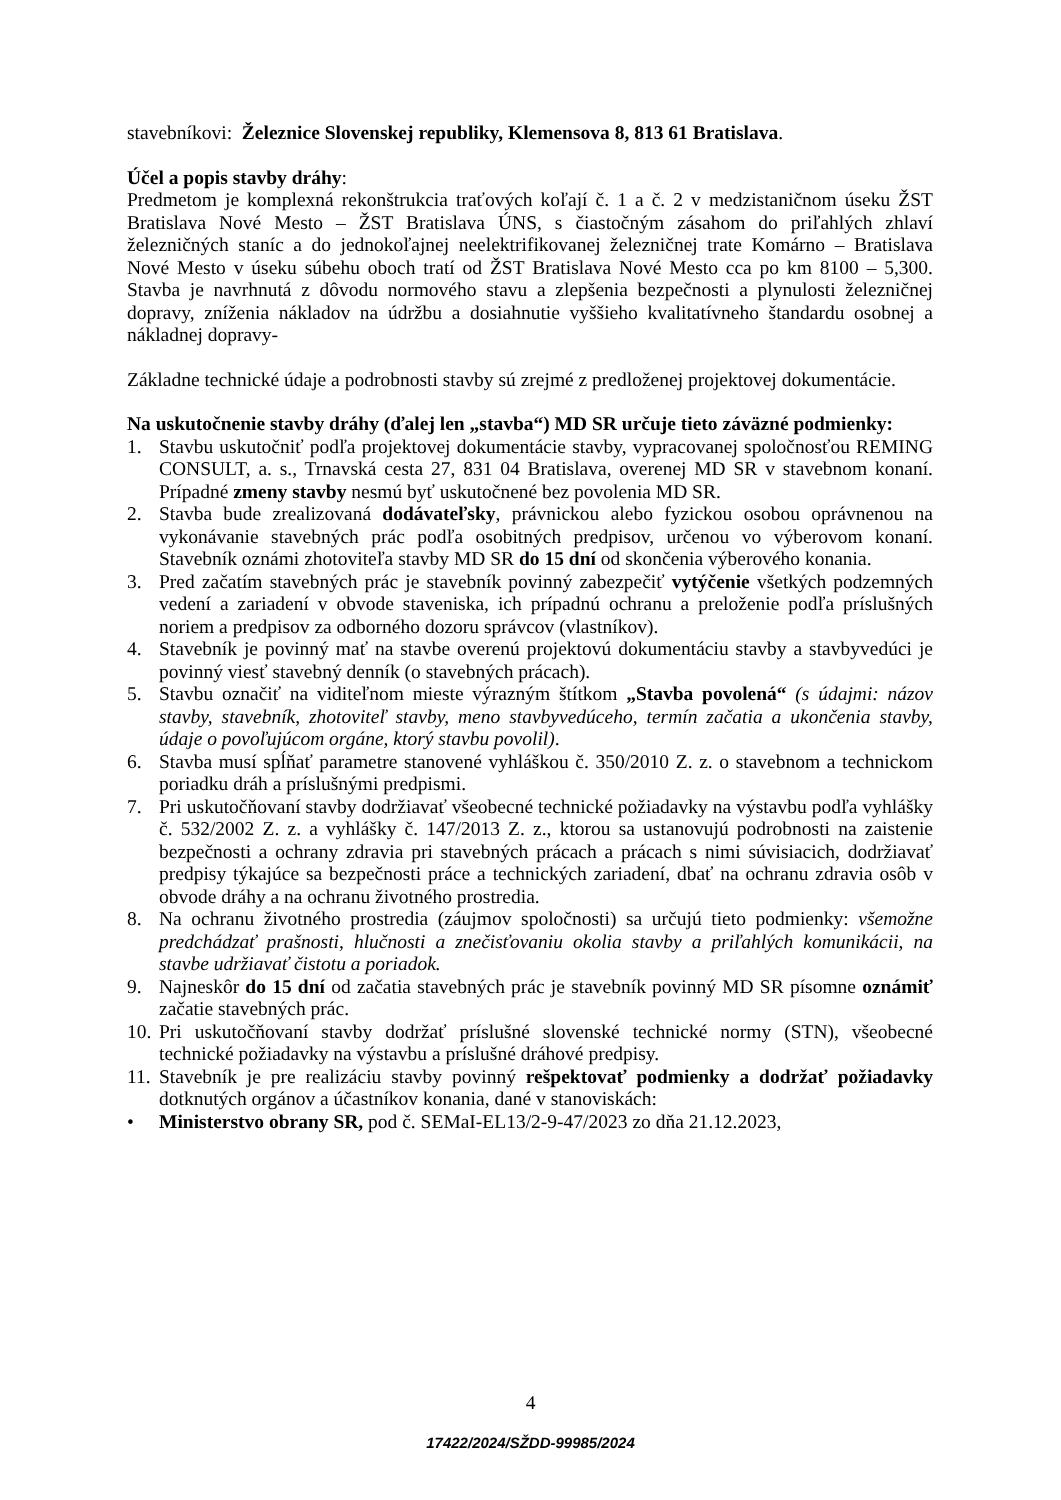stavebníkovi: Železnice Slovenskej republiky, Klemensova 8, 813 61 Bratislava.
Účel a popis stavby dráhy:
Predmetom je komplexná rekonštrukcia traťových koľají č. 1 a č. 2 v medzistaničnom úseku ŽST Bratislava Nové Mesto – ŽST Bratislava ÚNS, s čiastočným zásahom do priľahlých zhlaví železničných staníc a do jednokoľajnej neelektrifikovanej železničnej trate Komárno – Bratislava Nové Mesto v úseku súbehu oboch tratí od ŽST Bratislava Nové Mesto cca po km 8100 – 5,300. Stavba je navrhnutá z dôvodu normového stavu a zlepšenia bezpečnosti a plynulosti železničnej dopravy, zníženia nákladov na údržbu a dosiahnutie vyššieho kvalitatívneho štandardu osobnej a nákladnej dopravy-
Základne technické údaje a podrobnosti stavby sú zrejmé z predloženej projektovej dokumentácie.
Na uskutočnenie stavby dráhy (ďalej len „stavba“) MD SR určuje tieto záväzné podmienky:
1. Stavbu uskutočniť podľa projektovej dokumentácie stavby, vypracovanej spoločnosťou REMING CONSULT, a. s., Trnavská cesta 27, 831 04 Bratislava, overenej MD SR v stavebnom konaní. Prípadné zmeny stavby nesmú byť uskutočnené bez povolenia MD SR.
2. Stavba bude zrealizovaná dodávateľsky, právnickou alebo fyzickou osobou oprávnenou na vykonávanie stavebných prác podľa osobitných predpisov, určenou vo výberovom konaní. Stavebník oznámi zhotoviteľa stavby MD SR do 15 dní od skončenia výberového konania.
3. Pred začatím stavebných prác je stavebník povinný zabezpečiť vytýčenie všetkých podzemných vedení a zariadení v obvode staveniska, ich prípadnú ochranu a preloženie podľa príslušných noriem a predpisov za odborného dozoru správcov (vlastníkov).
4. Stavebník je povinný mať na stavbe overenú projektovú dokumentáciu stavby a stavbyvedúci je povinný viesť stavebný denník (o stavebných prácach).
5. Stavbu označiť na viditeľnom mieste výrazným štítkom „Stavba povolená“ (s údajmi: názov stavby, stavebník, zhotoviteľ stavby, meno stavbyvedúceho, termín začatia a ukončenia stavby, údaje o povoľujúcom orgáne, ktorý stavbu povolil).
6. Stavba musí spĺňať parametre stanovené vyhláškou č. 350/2010 Z. z. o stavebnom a technickom poriadku dráh a príslušnými predpismi.
7. Pri uskutočňovaní stavby dodržiavať všeobecné technické požiadavky na výstavbu podľa vyhlášky č. 532/2002 Z. z. a vyhlášky č. 147/2013 Z. z., ktorou sa ustanovujú podrobnosti na zaistenie bezpečnosti a ochrany zdravia pri stavebných prácach a prácach s nimi súvisiacich, dodržiavať predpisy týkajúce sa bezpečnosti práce a technických zariadení, dbať na ochranu zdravia osôb v obvode dráhy a na ochranu životného prostredia.
8. Na ochranu životného prostredia (záujmov spoločnosti) sa určujú tieto podmienky: všemožne predchádzať prašnosti, hlučnosti a znečisťovaniu okolia stavby a priľahlých komunikácii, na stavbe udržiavať čistotu a poriadok.
9. Najneskôr do 15 dní od začatia stavebných prác je stavebník povinný MD SR písomne oznámiť začatie stavebných prác.
10. Pri uskutočňovaní stavby dodržať príslušné slovenské technické normy (STN), všeobecné technické požiadavky na výstavbu a príslušné dráhové predpisy.
11. Stavebník je pre realizáciu stavby povinný rešpektovať podmienky a dodržať požiadavky dotknutých orgánov a účastníkov konania, dané v stanoviskách:
• Ministerstvo obrany SR, pod č. SEMaI-EL13/2-9-47/2023 zo dňa 21.12.2023,
4
17422/2024/SŽDD-99985/2024